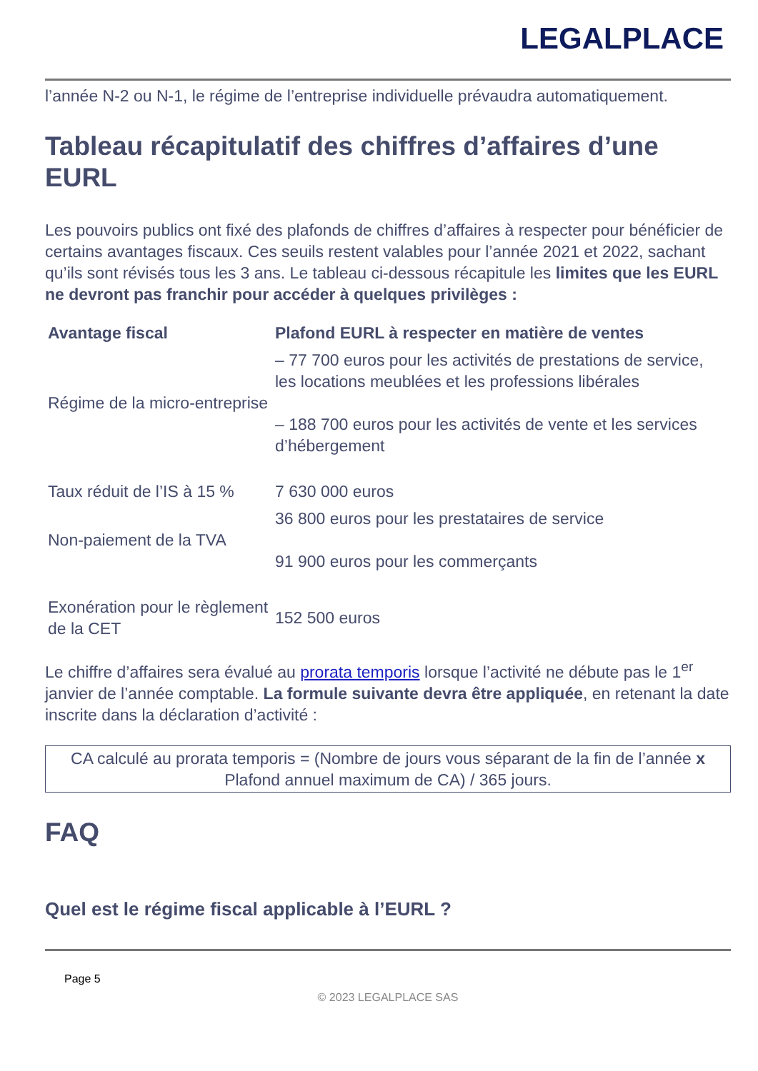LEGALPLACE
l’année N-2 ou N-1, le régime de l’entreprise individuelle prévaudra automatiquement.
Tableau récapitulatif des chiffres d’affaires d’une EURL
Les pouvoirs publics ont fixé des plafonds de chiffres d’affaires à respecter pour bénéficier de certains avantages fiscaux. Ces seuils restent valables pour l’année 2021 et 2022, sachant qu’ils sont révisés tous les 3 ans. Le tableau ci-dessous récapitule les limites que les EURL ne devront pas franchir pour accéder à quelques privilèges :
| Avantage fiscal | Plafond EURL à respecter en matière de ventes |
| --- | --- |
| Régime de la micro-entreprise | – 77 700 euros pour les activités de prestations de service, les locations meublées et les professions libérales – 188 700 euros pour les activités de vente et les services d’hébergement |
| Taux réduit de l’IS à 15 % | 7 630 000 euros |
| Non-paiement de la TVA | 36 800 euros pour les prestataires de service 91 900 euros pour les commerçants |
| Exonération pour le règlement de la CET | 152 500 euros |
Le chiffre d’affaires sera évalué au prorata temporis lorsque l’activité ne débute pas le 1<sup>er</sup> janvier de l’année comptable. La formule suivante devra être appliquée, en retenant la date inscrite dans la déclaration d’activité :
CA calculé au prorata temporis = (Nombre de jours vous séparant de la fin de l’année x Plafond annuel maximum de CA) / 365 jours.
FAQ
Quel est le régime fiscal applicable à l’EURL ?
Page 5
© 2023 LEGALPLACE SAS